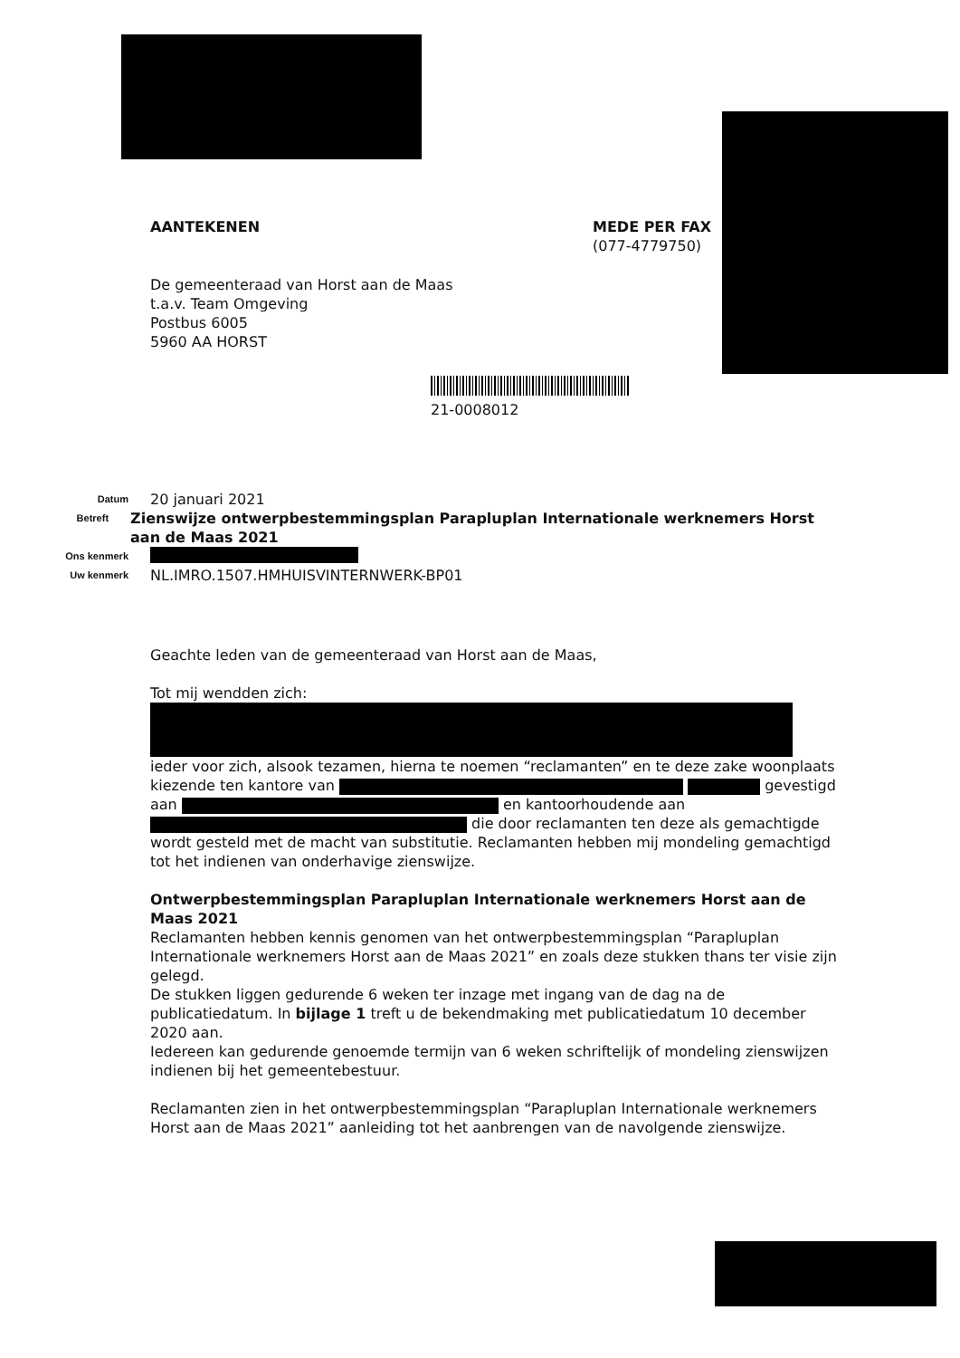AANTEKENEN MEDE PER FAX
(077-4779750)
De gemeenteraad van Horst aan de Maas
t.a.v. Team Omgeving
Postbus 6005
5960 AA HORST
21-0008012
Datum 20 januari 2021
Betreft Zienswijze ontwerpbestemmingsplan Parapluplan Internationale werknemers Horst aan de Maas 2021
Ons kenmerk
Uw kenmerk NL.IMRO.1507.HMHUISVINTERNWERK-BP01
Geachte leden van de gemeenteraad van Horst aan de Maas,
Tot mij wendden zich:
ieder voor zich, alsook tezamen, hierna te noemen “reclamanten” en te deze zake woonplaats kiezende ten kantore van gevestigd aan en kantoorhoudende aan die door reclamanten ten deze als gemachtigde wordt gesteld met de macht van substitutie. Reclamanten hebben mij mondeling gemachtigd tot het indienen van onderhavige zienswijze.
Ontwerpbestemmingsplan Parapluplan Internationale werknemers Horst aan de Maas 2021
Reclamanten hebben kennis genomen van het ontwerpbestemmingsplan “Parapluplan Internationale werknemers Horst aan de Maas 2021” en zoals deze stukken thans ter visie zijn gelegd.
De stukken liggen gedurende 6 weken ter inzage met ingang van de dag na de publicatiedatum. In bijlage 1 treft u de bekendmaking met publicatiedatum 10 december 2020 aan.
Iedereen kan gedurende genoemde termijn van 6 weken schriftelijk of mondeling zienswijzen indienen bij het gemeentebestuur.
Reclamanten zien in het ontwerpbestemmingsplan “Parapluplan Internationale werknemers Horst aan de Maas 2021” aanleiding tot het aanbrengen van de navolgende zienswijze.